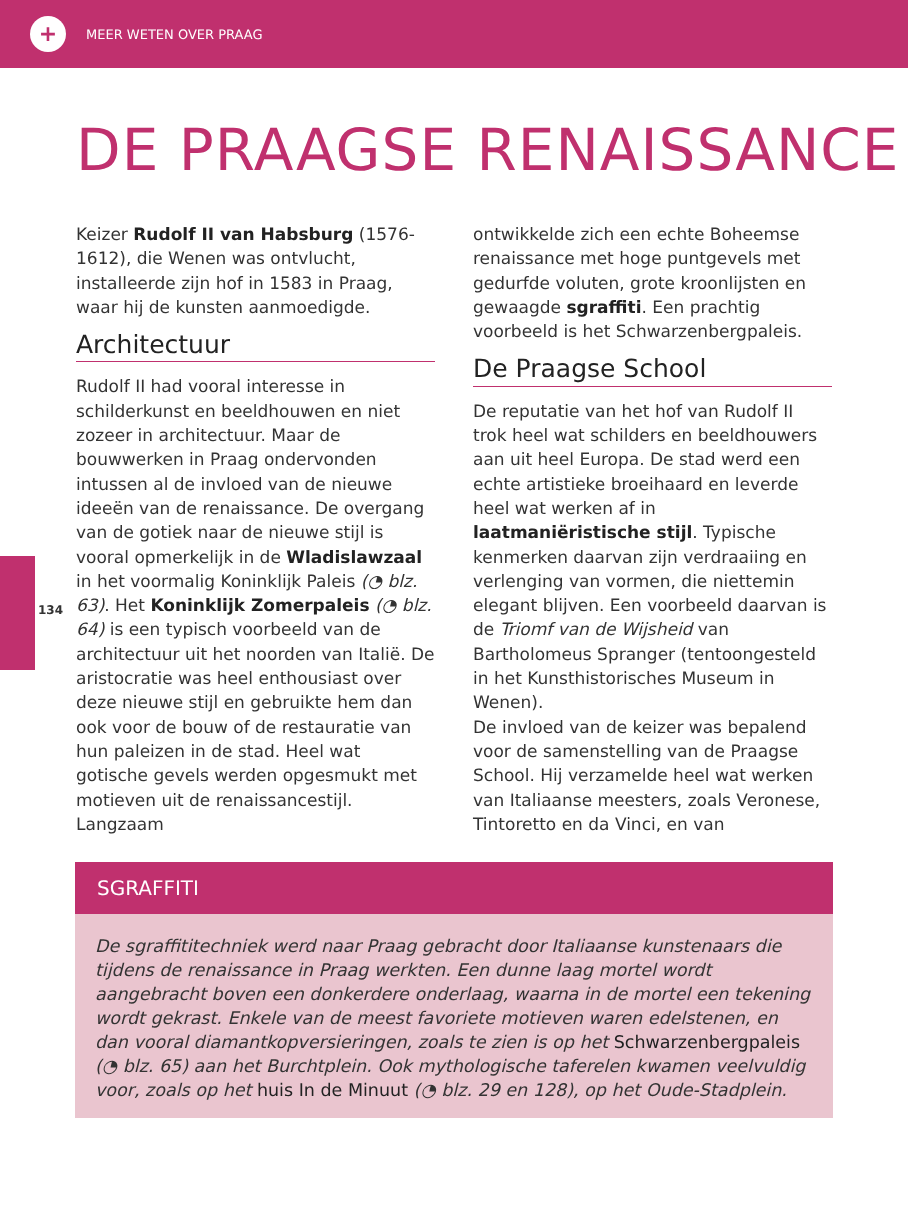+
MEER WETEN OVER PRAAG
DE PRAAGSE RENAISSANCE
134
Keizer Rudolf II van Habsburg (1576-1612), die Wenen was ontvlucht, installeerde zijn hof in 1583 in Praag, waar hij de kunsten aanmoedigde.
Architectuur
Rudolf II had vooral interesse in schilderkunst en beeldhouwen en niet zozeer in architectuur. Maar de bouwwerken in Praag ondervonden intussen al de invloed van de nieuwe ideeën van de renaissance. De overgang van de gotiek naar de nieuwe stijl is vooral opmerkelijk in de Wladislawzaal in het voormalig Koninklijk Paleis (◔ blz. 63). Het Koninklijk Zomerpaleis (◔ blz. 64) is een typisch voorbeeld van de architectuur uit het noorden van Italië. De aristocratie was heel enthousiast over deze nieuwe stijl en gebruikte hem dan ook voor de bouw of de restauratie van hun paleizen in de stad. Heel wat gotische gevels werden opgesmukt met motieven uit de renaissancestijl. Langzaam
ontwikkelde zich een echte Boheemse renaissance met hoge puntgevels met gedurfde voluten, grote kroonlijsten en gewaagde sgraffiti. Een prachtig voorbeeld is het Schwarzenbergpaleis.
De Praagse School
De reputatie van het hof van Rudolf II trok heel wat schilders en beeldhouwers aan uit heel Europa. De stad werd een echte artistieke broeihaard en leverde heel wat werken af in laatmaniëristische stijl. Typische kenmerken daarvan zijn verdraaiing en verlenging van vormen, die niettemin elegant blijven. Een voorbeeld daarvan is de Triomf van de Wijsheid van Bartholomeus Spranger (tentoongesteld in het Kunsthistorisches Museum in Wenen).
De invloed van de keizer was bepalend voor de samenstelling van de Praagse School. Hij verzamelde heel wat werken van Italiaanse meesters, zoals Veronese, Tintoretto en da Vinci, en van
SGRAFFITI
De sgraffititechniek werd naar Praag gebracht door Italiaanse kunstenaars die tijdens de renaissance in Praag werkten. Een dunne laag mortel wordt aangebracht boven een donkerdere onderlaag, waarna in de mortel een tekening wordt gekrast. Enkele van de meest favoriete motieven waren edelstenen, en dan vooral diamantkopversieringen, zoals te zien is op het Schwarzenbergpaleis (◔ blz. 65) aan het Burchtplein. Ook mythologische taferelen kwamen veelvuldig voor, zoals op het huis In de Minuut (◔ blz. 29 en 128), op het Oude-Stadplein.